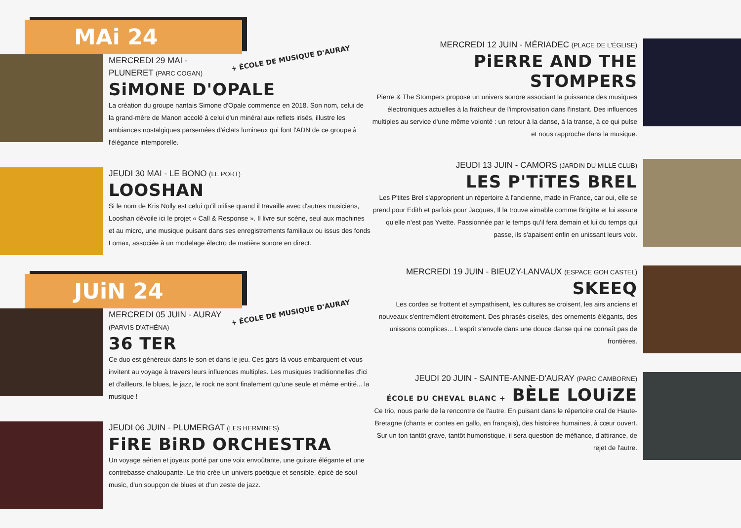MAi 24
+ ÉCOLE DE MUSIQUE D'AURAY
MERCREDI 29 MAI - PLUNERET (PARC COGAN)
SiMONE D'OPALE
La création du groupe nantais Simone d'Opale commence en 2018. Son nom, celui de la grand-mère de Manon accolé à celui d'un minéral aux reflets irisés, illustre les ambiances nostalgiques parsemées d'éclats lumineux qui font l'ADN de ce groupe à l'élégance intemporelle.
JEUDI 30 MAI - LE BONO (LE PORT)
LOOSHAN
Si le nom de Kris Nolly est celui qu'il utilise quand il travaille avec d'autres musiciens, Looshan dévoile ici le projet « Call & Response ». Il livre sur scène, seul aux machines et au micro, une musique puisant dans ses enregistrements familiaux ou issus des fonds Lomax, associée à un modelage électro de matière sonore en direct.
JUiN 24
+ ÉCOLE DE MUSIQUE D'AURAY
MERCREDI 05 JUIN - AURAY (PARVIS D'ATHÉNA)
36 TER
Ce duo est généreux dans le son et dans le jeu. Ces gars-là vous embarquent et vous invitent au voyage à travers leurs influences multiples. Les musiques traditionnelles d'ici et d'ailleurs, le blues, le jazz, le rock ne sont finalement qu'une seule et même entité... la musique !
JEUDI 06 JUIN - PLUMERGAT (LES HERMINES)
FiRE BiRD ORCHESTRA
Un voyage aérien et joyeux porté par une voix envoûtante, une guitare élégante et une contrebasse chaloupante. Le trio crée un univers poétique et sensible, épicé de soul music, d'un soupçon de blues et d'un zeste de jazz.
MERCREDI 12 JUIN - MÉRIADEC (PLACE DE L'ÉGLISE)
PiERRE AND THE STOMPERS
Pierre & The Stompers propose un univers sonore associant la puissance des musiques électroniques actuelles à la fraîcheur de l'improvisation dans l'instant. Des influences multiples au service d'une même volonté : un retour à la danse, à la transe, à ce qui pulse et nous rapproche dans la musique.
JEUDI 13 JUIN - CAMORS (JARDIN DU MILLE CLUB)
LES P'TiTES BREL
Les P'tites Brel s'approprient un répertoire à l'ancienne, made in France, car oui, elle se prend pour Edith et parfois pour Jacques, Il la trouve aimable comme Brigitte et lui assure qu'elle n'est pas Yvette. Passionnée par le temps qu'il fera demain et lui du temps qui passe, ils s'apaisent enfin en unissant leurs voix.
MERCREDI 19 JUIN - BIEUZY-LANVAUX (ESPACE GOH CASTEL)
SKEEQ
Les cordes se frottent et sympathisent, les cultures se croisent, les airs anciens et nouveaux s'entremêlent étroitement. Des phrasés ciselés, des ornements élégants, des unissons complices... L'esprit s'envole dans une douce danse qui ne connaît pas de frontières.
JEUDI 20 JUIN - SAINTE-ANNE-D'AURAY (PARC CAMBORNE)
ÉCOLE DU CHEVAL BLANC + BÈLE LOUiZE
Ce trio, nous parle de la rencontre de l'autre. En puisant dans le répertoire oral de Haute-Bretagne (chants et contes en gallo, en français), des histoires humaines, à cœur ouvert. Sur un ton tantôt grave, tantôt humoristique, il sera question de méfiance, d'attirance, de rejet de l'autre.